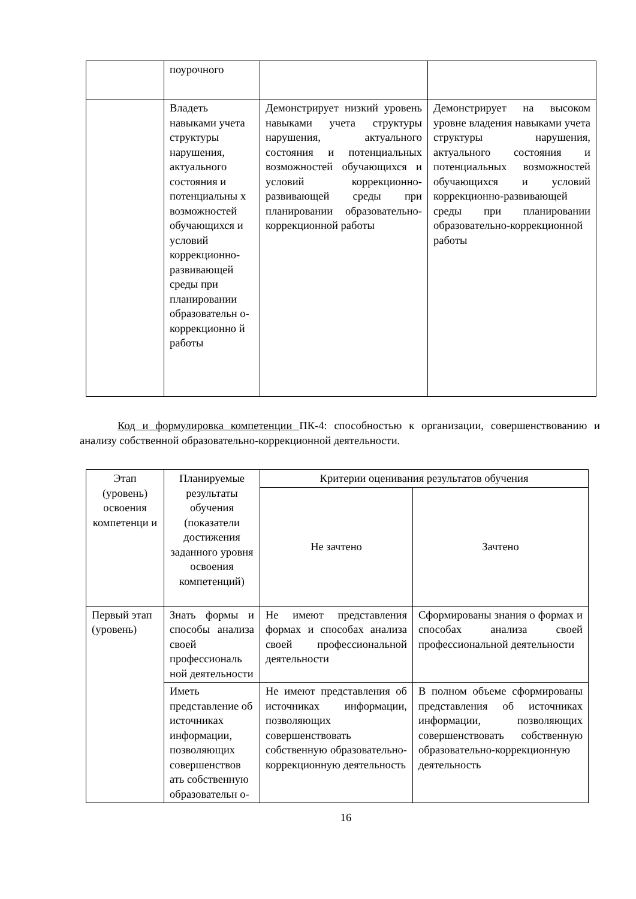| | поурочного | | |
| | Владеть навыками учета структуры нарушения, актуального состояния и потенциальны х возможностей обучающихся и условий коррекционно-развивающей среды при планировании образовательн о-коррекционно й работы | Демонстрирует низкий уровень навыками учета структуры нарушения, актуального состояния и потенциальных возможностей обучающихся и условий коррекционно-развивающей среды при планировании образовательно-коррекционной работы | Демонстрирует на высоком уровне владения навыками учета структуры нарушения, актуального состояния и потенциальных возможностей обучающихся и условий коррекционно-развивающей среды при планировании образовательно-коррекционной работы |
Код и формулировка компетенции ПК-4: способностью к организации, совершенствованию и анализу собственной образовательно-коррекционной деятельности.
| Этап (уровень) освоения компетенци и | Планируемые результаты обучения (показатели достижения заданного уровня освоения компетенций) | Критерии оценивания результатов обучения | |
| --- | --- | --- | --- |
| | | Не зачтено | Зачтено |
| Первый этап (уровень) | Знать формы и способы анализа своей профессиональ ной деятельности | Не имеют представления формах и способах анализа своей профессиональной деятельности | Сформированы знания о формах и способах анализа своей профессиональной деятельности |
| | Иметь представление об источниках информации, позволяющих совершенствов ать собственную образовательн о- | Не имеют представления об источниках информации, позволяющих совершенствовать собственную образовательно-коррекционную деятельность | В полном объеме сформированы представления об источниках информации, позволяющих совершенствовать собственную образовательно-коррекционную деятельность |
16